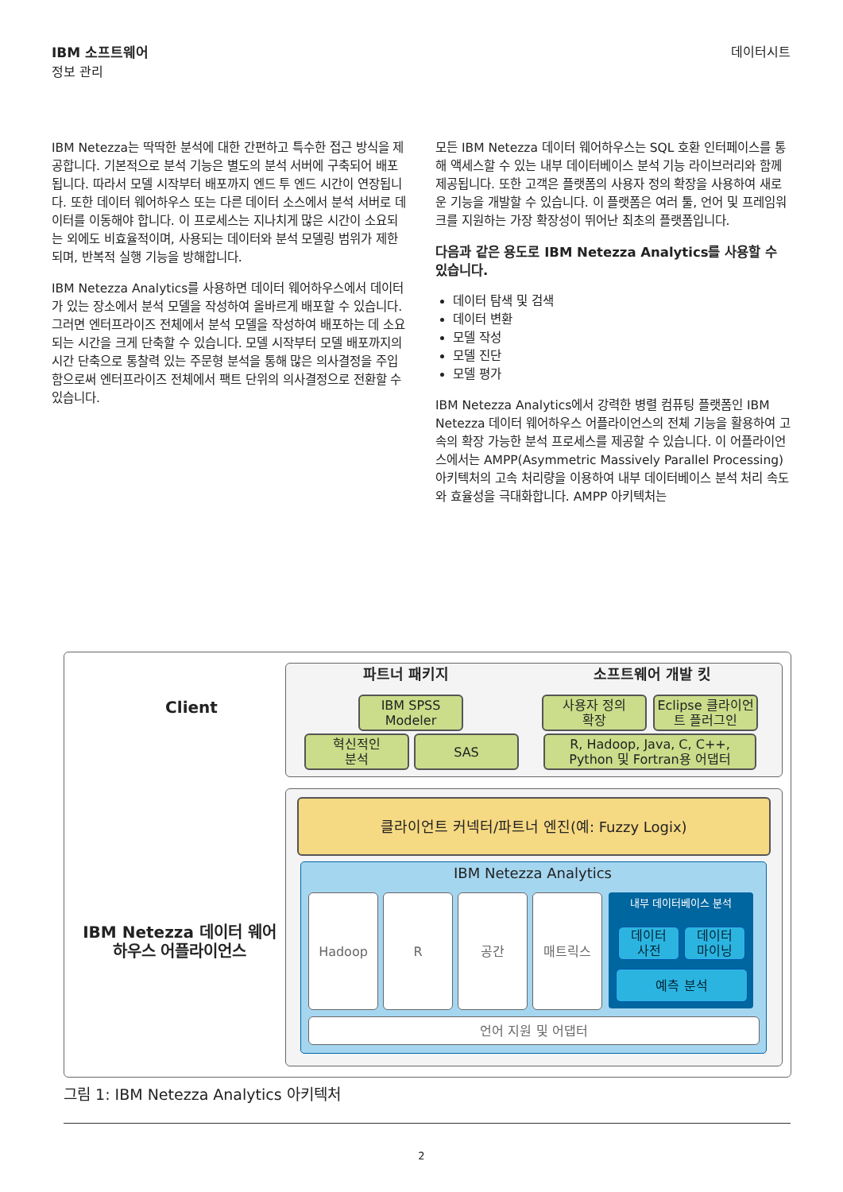IBM 소프트웨어
정보 관리
데이터시트
IBM Netezza는 딱딱한 분석에 대한 간편하고 특수한 접근 방식을 제공합니다. 기본적으로 분석 기능은 별도의 분석 서버에 구축되어 배포됩니다. 따라서 모델 시작부터 배포까지 엔드 투 엔드 시간이 연장됩니다. 또한 데이터 웨어하우스 또는 다른 데이터 소스에서 분석 서버로 데이터를 이동해야 합니다. 이 프로세스는 지나치게 많은 시간이 소요되는 외에도 비효율적이며, 사용되는 데이터와 분석 모델링 범위가 제한되며, 반복적 실행 기능을 방해합니다.
IBM Netezza Analytics를 사용하면 데이터 웨어하우스에서 데이터가 있는 장소에서 분석 모델을 작성하여 올바르게 배포할 수 있습니다. 그러면 엔터프라이즈 전체에서 분석 모델을 작성하여 배포하는 데 소요되는 시간을 크게 단축할 수 있습니다. 모델 시작부터 모델 배포까지의 시간 단축으로 통찰력 있는 주문형 분석을 통해 많은 의사결정을 주입함으로써 엔터프라이즈 전체에서 팩트 단위의 의사결정으로 전환할 수 있습니다.
모든 IBM Netezza 데이터 웨어하우스는 SQL 호환 인터페이스를 통해 액세스할 수 있는 내부 데이터베이스 분석 기능 라이브러리와 함께 제공됩니다. 또한 고객은 플랫폼의 사용자 정의 확장을 사용하여 새로운 기능을 개발할 수 있습니다. 이 플랫폼은 여러 툴, 언어 및 프레임워크를 지원하는 가장 확장성이 뛰어난 최초의 플랫폼입니다.
다음과 같은 용도로 IBM Netezza Analytics를 사용할 수 있습니다.
데이터 탐색 및 검색
데이터 변환
모델 작성
모델 진단
모델 평가
IBM Netezza Analytics에서 강력한 병렬 컴퓨팅 플랫폼인 IBM Netezza 데이터 웨어하우스 어플라이언스의 전체 기능을 활용하여 고속의 확장 가능한 분석 프로세스를 제공할 수 있습니다. 이 어플라이언스에서는 AMPP(Asymmetric Massively Parallel Processing) 아키텍처의 고속 처리량을 이용하여 내부 데이터베이스 분석 처리 속도와 효율성을 극대화합니다. AMPP 아키텍처는
Client
IBM Netezza 데이터 웨어하우스 어플라이언스
파트너 패키지 소프트웨어 개발 킷
IBM SPSS
Modeler
혁신적인
분석
SAS
사용자 정의
확장
Eclipse 클라이언트 플러그인
R, Hadoop, Java, C, C++,
Python 및 Fortran용 어댑터
클라이언트 커넥터/파트너 엔진(예: Fuzzy Logix)
IBM Netezza Analytics
Hadoop R 공간 매트릭스 내부 데이터베이스 분석
데이터
사전
데이터
마이닝
예측 분석
언어 지원 및 어댑터
그림 1: IBM Netezza Analytics 아키텍처
2